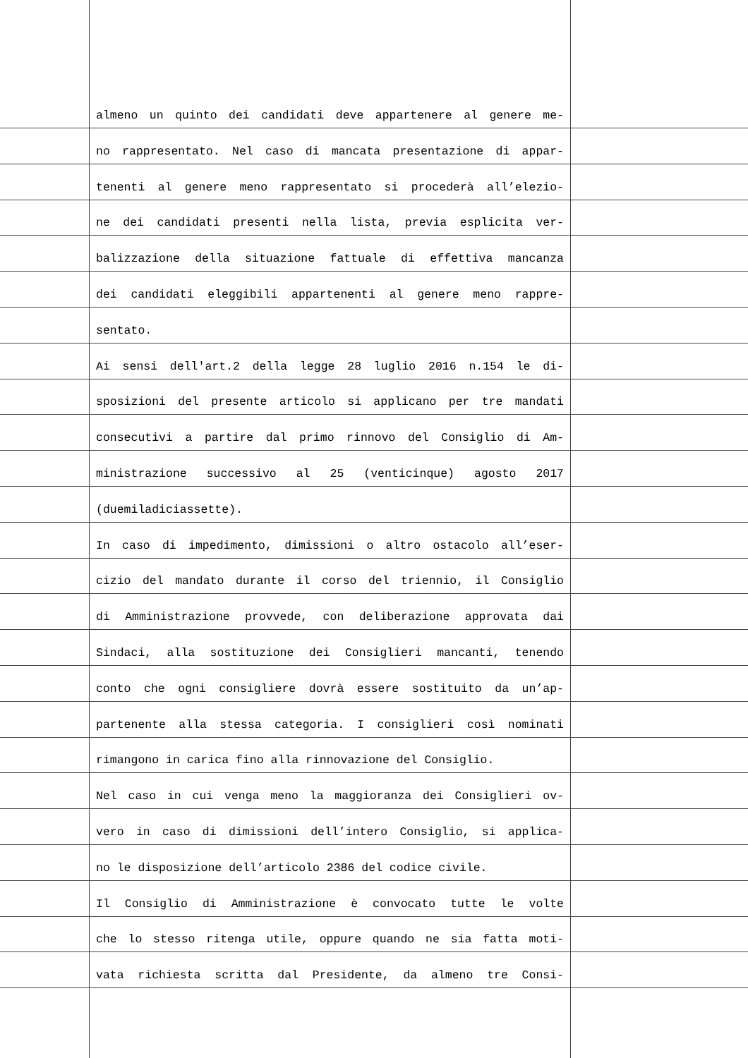almeno un quinto dei candidati deve appartenere al genere me-
no rappresentato. Nel caso di mancata presentazione di appar-
tenenti al genere meno rappresentato si procederà all’elezio-
ne dei candidati presenti nella lista, previa esplicita ver-
balizzazione della situazione fattuale di effettiva mancanza
dei candidati eleggibili appartenenti al genere meno rappre-
sentato.
Ai sensi dell'art.2 della legge 28 luglio 2016 n.154 le di-
sposizioni del presente articolo si applicano per tre mandati
consecutivi a partire dal primo rinnovo del Consiglio di Am-
ministrazione successivo al 25 (venticinque) agosto 2017
(duemiladiciassette).
In caso di impedimento, dimissioni o altro ostacolo all’eser-
cizio del mandato durante il corso del triennio, il Consiglio
di Amministrazione provvede, con deliberazione approvata dai
Sindaci, alla sostituzione dei Consiglieri mancanti, tenendo
conto che ogni consigliere dovrà essere sostituito da un’ap-
partenente alla stessa categoria. I consiglieri così nominati
rimangono in carica fino alla rinnovazione del Consiglio.
Nel caso in cui venga meno la maggioranza dei Consiglieri ov-
vero in caso di dimissioni dell’intero Consiglio, si applica-
no le disposizione dell’articolo 2386 del codice civile.
Il Consiglio di Amministrazione è convocato tutte le volte
che lo stesso ritenga utile, oppure quando ne sia fatta moti-
vata richiesta scritta dal Presidente, da almeno tre Consi-